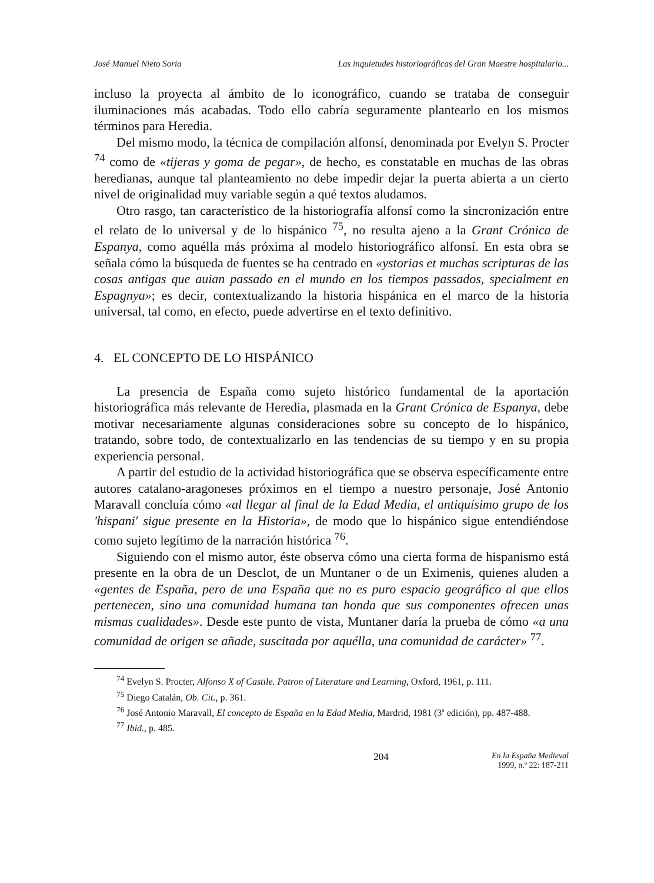José Manuel Nieto Soria Las inquietudes historiográficas del Gran Maestre hospitalario...
incluso la proyecta al ámbito de lo iconográfico, cuando se trataba de conseguir iluminaciones más acabadas. Todo ello cabría seguramente plantearlo en los mismos términos para Heredia.
Del mismo modo, la técnica de compilación alfonsí, denominada por Evelyn S. Procter <sup>74</sup> como de «tijeras y goma de pegar», de hecho, es constatable en muchas de las obras heredianas, aunque tal planteamiento no debe impedir dejar la puerta abierta a un cierto nivel de originalidad muy variable según a qué textos aludamos.
Otro rasgo, tan característico de la historiografía alfonsí como la sincronización entre el relato de lo universal y de lo hispánico <sup>75</sup>, no resulta ajeno a la Grant Crónica de Espanya, como aquélla más próxima al modelo historiográfico alfonsí. En esta obra se señala cómo la búsqueda de fuentes se ha centrado en «ystorias et muchas scripturas de las cosas antigas que auian passado en el mundo en los tiempos passados, specialment en Espagnya»; es decir, contextualizando la historia hispánica en el marco de la historia universal, tal como, en efecto, puede advertirse en el texto definitivo.
4. EL CONCEPTO DE LO HISPÁNICO
La presencia de España como sujeto histórico fundamental de la aportación historiográfica más relevante de Heredia, plasmada en la Grant Crónica de Espanya, debe motivar necesariamente algunas consideraciones sobre su concepto de lo hispánico, tratando, sobre todo, de contextualizarlo en las tendencias de su tiempo y en su propia experiencia personal.
A partir del estudio de la actividad historiográfica que se observa específicamente entre autores catalano-aragoneses próximos en el tiempo a nuestro personaje, José Antonio Maravall concluía cómo «al llegar al final de la Edad Media, el antiquísimo grupo de los 'hispani' sigue presente en la Historia», de modo que lo hispánico sigue entendiéndose como sujeto legítimo de la narración histórica <sup>76</sup>.
Siguiendo con el mismo autor, éste observa cómo una cierta forma de hispanismo está presente en la obra de un Desclot, de un Muntaner o de un Eximenis, quienes aluden a «gentes de España, pero de una España que no es puro espacio geográfico al que ellos pertenecen, sino una comunidad humana tan honda que sus componentes ofrecen unas mismas cualidades». Desde este punto de vista, Muntaner daría la prueba de cómo «a una comunidad de origen se añade, suscitada por aquélla, una comunidad de carácter» <sup>77</sup>.
<sup>74</sup> Evelyn S. Procter, Alfonso X of Castile. Patron of Literature and Learning, Oxford, 1961, p. 111.
<sup>75</sup> Diego Catalán, Ob. Cit., p. 361.
<sup>76</sup> José Antonio Maravall, El concepto de España en la Edad Media, Mardrid, 1981 (3ª edición), pp. 487-488.
<sup>77</sup> Ibid., p. 485.
204 En la España Medieval
1999, n.º 22: 187-211